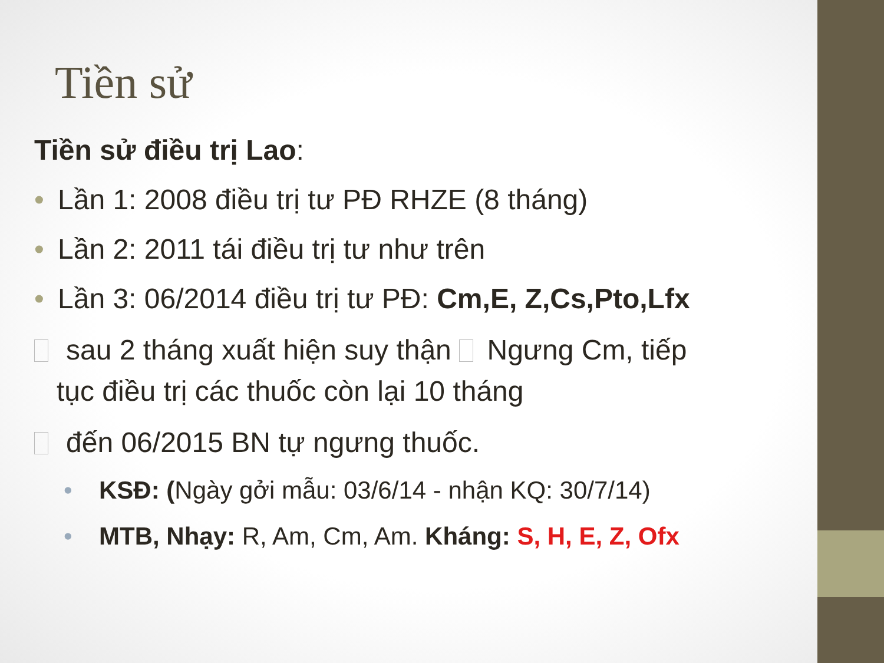Tiền sử
Tiền sử điều trị Lao:
• Lần 1: 2008 điều trị tư PĐ RHZE (8 tháng)
• Lần 2: 2011 tái điều trị tư như trên
• Lần 3: 06/2014 điều trị tư PĐ: Cm,E, Z,Cs,Pto,Lfx
sau 2 tháng xuất hiện suy thận Ngưng Cm, tiếp
tục điều trị các thuốc còn lại 10 tháng
đến 06/2015 BN tự ngưng thuốc.
• KSĐ: (Ngày gởi mẫu: 03/6/14 - nhận KQ: 30/7/14)
• MTB, Nhạy: R, Am, Cm, Am. Kháng: S, H, E, Z, Ofx